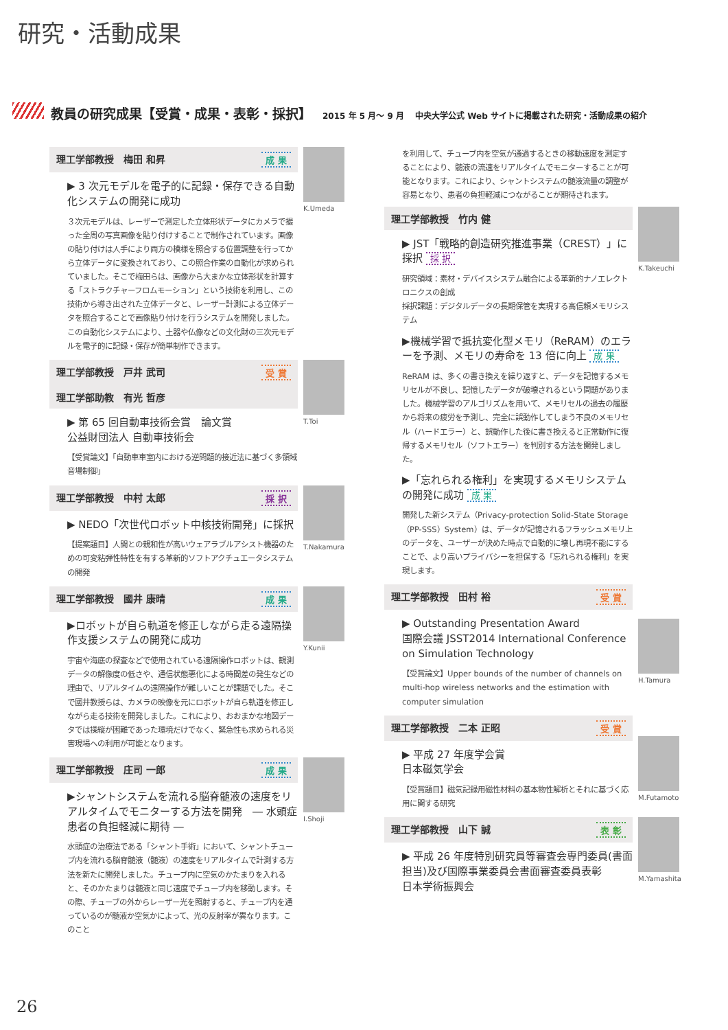研究・活動成果
教員の研究成果【受賞・成果・表彰・採択】 2015 年 5 月～ 9 月 中央大学公式 Web サイトに掲載された研究・活動成果の紹介
K.Umeda
理工学部教授　梅田 和昇 成 果
▶ 3 次元モデルを電子的に記録・保存できる自動化システムの開発に成功
３次元モデルは、レーザーで測定した立体形状データにカメラで撮った全周の写真画像を貼り付けすることで制作されています。画像の貼り付けは人手により両方の模様を照合する位置調整を行ってから立体データに変換されており、この照合作業の自動化が求められていました。そこで梅田らは、画像から大まかな立体形状を計算する「ストラクチャーフロムモーション」という技術を利用し、この技術から導き出された立体データと、レーザー計測による立体データを照合することで画像貼り付けを行うシステムを開発しました。この自動化システムにより、土器や仏像などの文化財の三次元モデルを電子的に記録・保存が簡単制作できます。
T.Toi
理工学部教授　戸井 武司 受 賞
理工学部助教　有光 哲彦
▶ 第 65 回自動車技術会賞　論文賞
公益財団法人 自動車技術会
【受賞論文】「自動車車室内における逆問題的接近法に基づく多領域音場制御」
T.Nakamura
理工学部教授　中村 太郎 採 択
▶ NEDO「次世代ロボット中核技術開発」に採択
【提案題目】人間との親和性が高いウェアラブルアシスト機器のための可変粘弾性特性を有する革新的ソフトアクチュエータシステムの開発
Y.Kunii
理工学部教授　國井 康晴 成 果
▶ロボットが自ら軌道を修正しながら走る遠隔操作支援システムの開発に成功
宇宙や海底の探査などで使用されている遠隔操作ロボットは、観測データの解像度の低さや、通信状態悪化による時間差の発生などの理由で、リアルタイムの遠隔操作が難しいことが課題でした。そこで國井教授らは、カメラの映像を元にロボットが自ら軌道を修正しながら走る技術を開発しました。これにより、おおまかな地図データでは操縦が困難であった環境だけでなく、緊急性も求められる災害現場への利用が可能となります。
I.Shoji
理工学部教授　庄司 一郎 成 果
▶シャントシステムを流れる脳脊髄液の速度をリアルタイムでモニターする方法を開発　― 水頭症患者の負担軽減に期待 ―
水頭症の治療法である「シャント手術」において、シャントチューブ内を流れる脳脊髄液（髄液）の速度をリアルタイムで計測する方法を新たに開発しました。チューブ内に空気のかたまりを入れると、そのかたまりは髄液と同じ速度でチューブ内を移動します。その際、チューブの外からレーザー光を照射すると、チューブ内を通っているのが髄液か空気かによって、光の反射率が異なります。このこと
を利用して、チューブ内を空気が通過するときの移動速度を測定することにより、髄液の流速をリアルタイムでモニターすることが可能となります。これにより、シャントシステムの髄液流量の調整が容易となり、患者の負担軽減につながることが期待されます。
K.Takeuchi
理工学部教授　竹内 健
▶ JST「戦略的創造研究推進事業（CREST）」に採択 採 択
研究領域：素材・デバイスシステム融合による革新的ナノエレクトロニクスの創成
採択課題：デジタルデータの長期保管を実現する高信頼メモリシステム
▶機械学習で抵抗変化型メモリ（ReRAM）のエラーを予測、メモリの寿命を 13 倍に向上 成 果
ReRAM は、多くの書き換えを繰り返すと、データを記憶するメモリセルが不良し、記憶したデータが破壊されるという問題がありました。機械学習のアルゴリズムを用いて、メモリセルの過去の履歴から将来の疲労を予測し、完全に誤動作してしまう不良のメモリセル（ハードエラー）と、誤動作した後に書き換えると正常動作に復帰するメモリセル（ソフトエラー）を判別する方法を開発しました。
▶「忘れられる権利」を実現するメモリシステムの開発に成功 成 果
開発した新システム（Privacy-protection Solid-State Storage（PP-SSS）System）は、データが記憶されるフラッシュメモリ上のデータを、ユーザーが決めた時点で自動的に壊し再現不能にすることで、より高いプライバシーを担保する「忘れられる権利」を実現します。
H.Tamura
理工学部教授　田村 裕 受 賞
▶ Outstanding Presentation Award
国際会議 JSST2014 International Conference on Simulation Technology
【受賞論文】Upper bounds of the number of channels on multi-hop wireless networks and the estimation with computer simulation
M.Futamoto
理工学部教授　二本 正昭 受 賞
▶ 平成 27 年度学会賞
日本磁気学会
【受賞題目】磁気記録用磁性材料の基本物性解析とそれに基づく応用に関する研究
M.Yamashita
理工学部教授　山下 誠 表 彰
▶ 平成 26 年度特別研究員等審査会専門委員(書面担当)及び国際事業委員会書面審査委員表彰
日本学術振興会
26